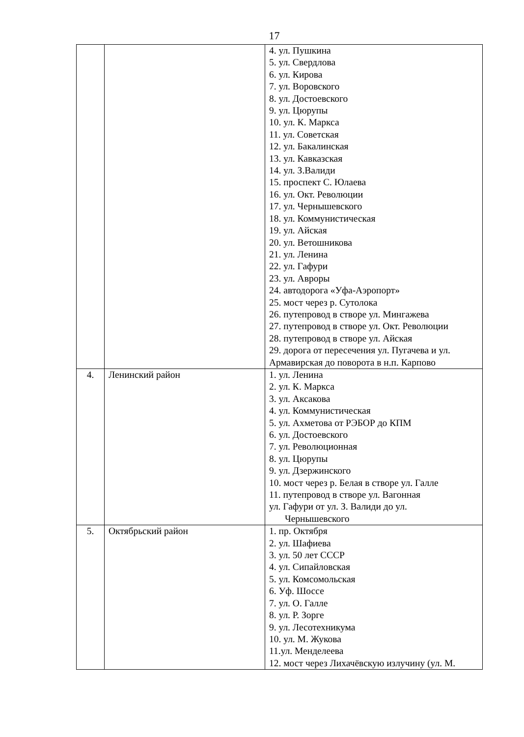17
| | | 4. ул. Пушкина 5. ул. Свердлова 6. ул. Кирова 7. ул. Воровского 8. ул. Достоевского 9. ул. Цюрупы 10. ул. К. Маркса 11. ул. Советская 12. ул. Бакалинская 13. ул. Кавказская 14. ул. З.Валиди 15. проспект С. Юлаева 16. ул. Окт. Революции 17. ул. Чернышевского 18. ул. Коммунистическая 19. ул. Айская 20. ул. Ветошникова 21. ул. Ленина 22. ул. Гафури 23. ул. Авроры 24. автодорога «Уфа-Аэропорт» 25. мост через р. Сутолока 26. путепровод в створе ул. Мингажева 27. путепровод в створе ул. Окт. Революции 28. путепровод в створе ул. Айская 29. дорога от пересечения ул. Пугачева и ул. Армавирская до поворота в н.п. Карпово |
| 4. | Ленинский район | 1. ул. Ленина 2. ул. К. Маркса 3. ул. Аксакова 4. ул. Коммунистическая 5. ул. Ахметова от РЭБОР до КПМ 6. ул. Достоевского 7. ул. Революционная 8. ул. Цюрупы 9. ул. Дзержинского 10. мост через р. Белая в створе ул. Галле 11. путепровод в створе ул. Вагонная ул. Гафури от ул. З. Валиди до ул. Чернышевского |
| 5. | Октябрьский район | 1. пр. Октября 2. ул. Шафиева 3. ул. 50 лет СССР 4. ул. Сипайловская 5. ул. Комсомольская 6. Уф. Шоссе 7. ул. О. Галле 8. ул. Р. Зорге 9. ул. Лесотехникума 10. ул. М. Жукова 11.ул. Менделеева 12. мост через Лихачёвскую излучину (ул. М. |